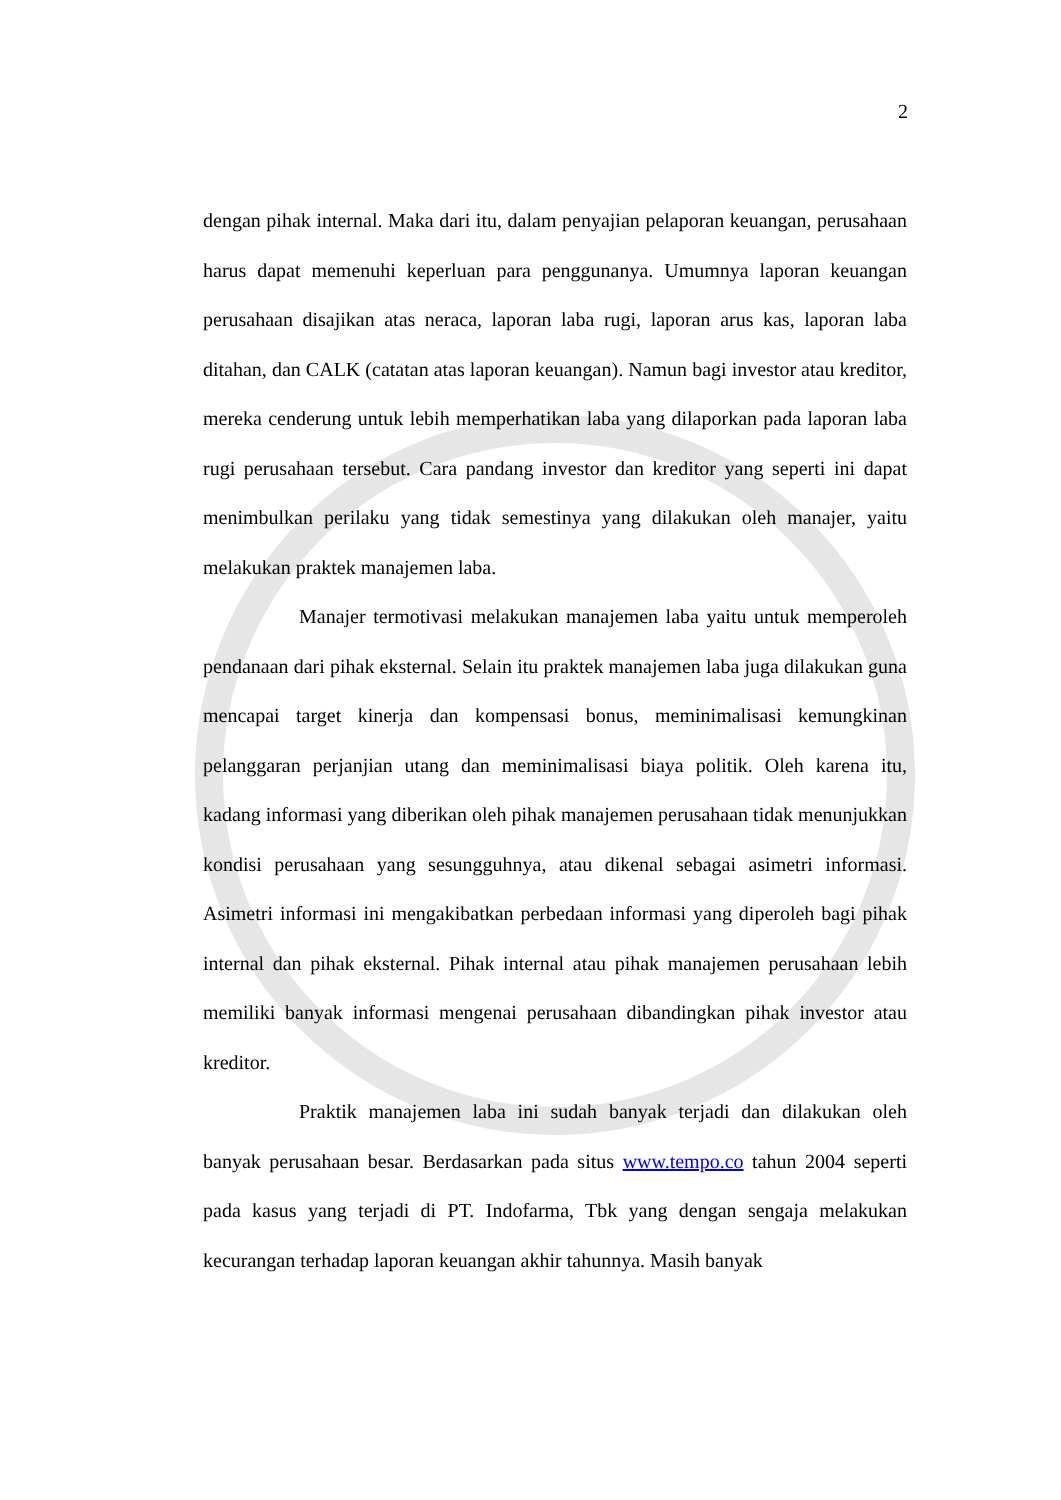2
dengan pihak internal. Maka dari itu, dalam penyajian pelaporan keuangan, perusahaan harus dapat memenuhi keperluan para penggunanya. Umumnya laporan keuangan perusahaan disajikan atas neraca, laporan laba rugi, laporan arus kas, laporan laba ditahan, dan CALK (catatan atas laporan keuangan). Namun bagi investor atau kreditor, mereka cenderung untuk lebih memperhatikan laba yang dilaporkan pada laporan laba rugi perusahaan tersebut. Cara pandang investor dan kreditor yang seperti ini dapat menimbulkan perilaku yang tidak semestinya yang dilakukan oleh manajer, yaitu melakukan praktek manajemen laba.
Manajer termotivasi melakukan manajemen laba yaitu untuk memperoleh pendanaan dari pihak eksternal. Selain itu praktek manajemen laba juga dilakukan guna mencapai target kinerja dan kompensasi bonus, meminimalisasi kemungkinan pelanggaran perjanjian utang dan meminimalisasi biaya politik. Oleh karena itu, kadang informasi yang diberikan oleh pihak manajemen perusahaan tidak menunjukkan kondisi perusahaan yang sesungguhnya, atau dikenal sebagai asimetri informasi. Asimetri informasi ini mengakibatkan perbedaan informasi yang diperoleh bagi pihak internal dan pihak eksternal. Pihak internal atau pihak manajemen perusahaan lebih memiliki banyak informasi mengenai perusahaan dibandingkan pihak investor atau kreditor.
Praktik manajemen laba ini sudah banyak terjadi dan dilakukan oleh banyak perusahaan besar. Berdasarkan pada situs www.tempo.co tahun 2004 seperti pada kasus yang terjadi di PT. Indofarma, Tbk yang dengan sengaja melakukan kecurangan terhadap laporan keuangan akhir tahunnya. Masih banyak